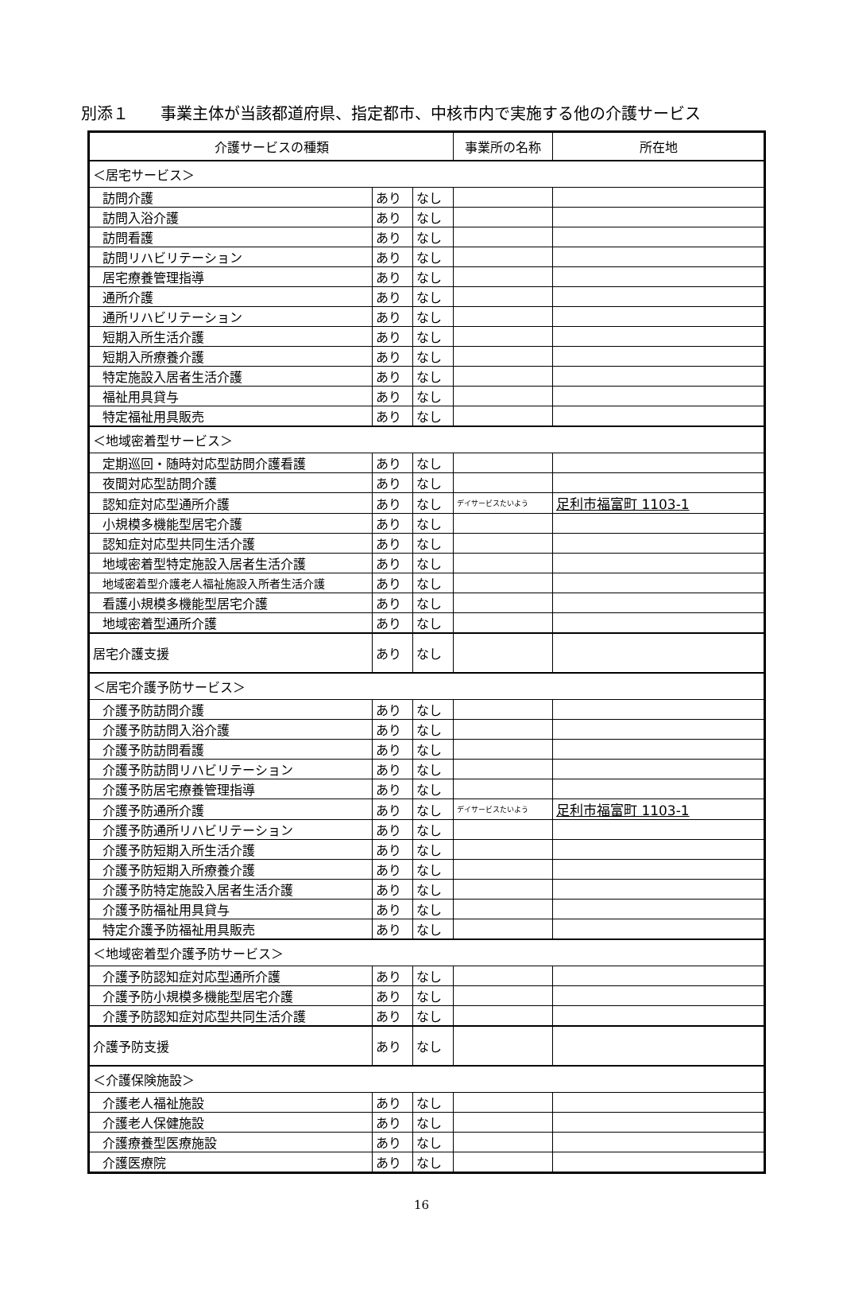別添１　　事業主体が当該都道府県、指定都市、中核市内で実施する他の介護サービス
| 介護サービスの種類 | | | 事業所の名称 | 所在地 |
| --- | --- | --- | --- | --- |
| ＜居宅サービス＞ | | | | |
| 訪問介護 | あり | なし | | |
| 訪問入浴介護 | あり | なし | | |
| 訪問看護 | あり | なし | | |
| 訪問リハビリテーション | あり | なし | | |
| 居宅療養管理指導 | あり | なし | | |
| 通所介護 | あり | なし | | |
| 通所リハビリテーション | あり | なし | | |
| 短期入所生活介護 | あり | なし | | |
| 短期入所療養介護 | あり | なし | | |
| 特定施設入居者生活介護 | あり | なし | | |
| 福祉用具貸与 | あり | なし | | |
| 特定福祉用具販売 | あり | なし | | |
| ＜地域密着型サービス＞ | | | | |
| 定期巡回・随時対応型訪問介護看護 | あり | なし | | |
| 夜間対応型訪問介護 | あり | なし | | |
| 認知症対応型通所介護 | あり | なし | デイサービスたいよう | 足利市福富町 1103-1 |
| 小規模多機能型居宅介護 | あり | なし | | |
| 認知症対応型共同生活介護 | あり | なし | | |
| 地域密着型特定施設入居者生活介護 | あり | なし | | |
| 地域密着型介護老人福祉施設入所者生活介護 | あり | なし | | |
| 看護小規模多機能型居宅介護 | あり | なし | | |
| 地域密着型通所介護 | あり | なし | | |
| 居宅介護支援 | あり | なし | | |
| ＜居宅介護予防サービス＞ | | | | |
| 介護予防訪問介護 | あり | なし | | |
| 介護予防訪問入浴介護 | あり | なし | | |
| 介護予防訪問看護 | あり | なし | | |
| 介護予防訪問リハビリテーション | あり | なし | | |
| 介護予防居宅療養管理指導 | あり | なし | | |
| 介護予防通所介護 | あり | なし | デイサービスたいよう | 足利市福富町 1103-1 |
| 介護予防通所リハビリテーション | あり | なし | | |
| 介護予防短期入所生活介護 | あり | なし | | |
| 介護予防短期入所療養介護 | あり | なし | | |
| 介護予防特定施設入居者生活介護 | あり | なし | | |
| 介護予防福祉用具貸与 | あり | なし | | |
| 特定介護予防福祉用具販売 | あり | なし | | |
| ＜地域密着型介護予防サービス＞ | | | | |
| 介護予防認知症対応型通所介護 | あり | なし | | |
| 介護予防小規模多機能型居宅介護 | あり | なし | | |
| 介護予防認知症対応型共同生活介護 | あり | なし | | |
| 介護予防支援 | あり | なし | | |
| ＜介護保険施設＞ | | | | |
| 介護老人福祉施設 | あり | なし | | |
| 介護老人保健施設 | あり | なし | | |
| 介護療養型医療施設 | あり | なし | | |
| 介護医療院 | あり | なし | | |
16